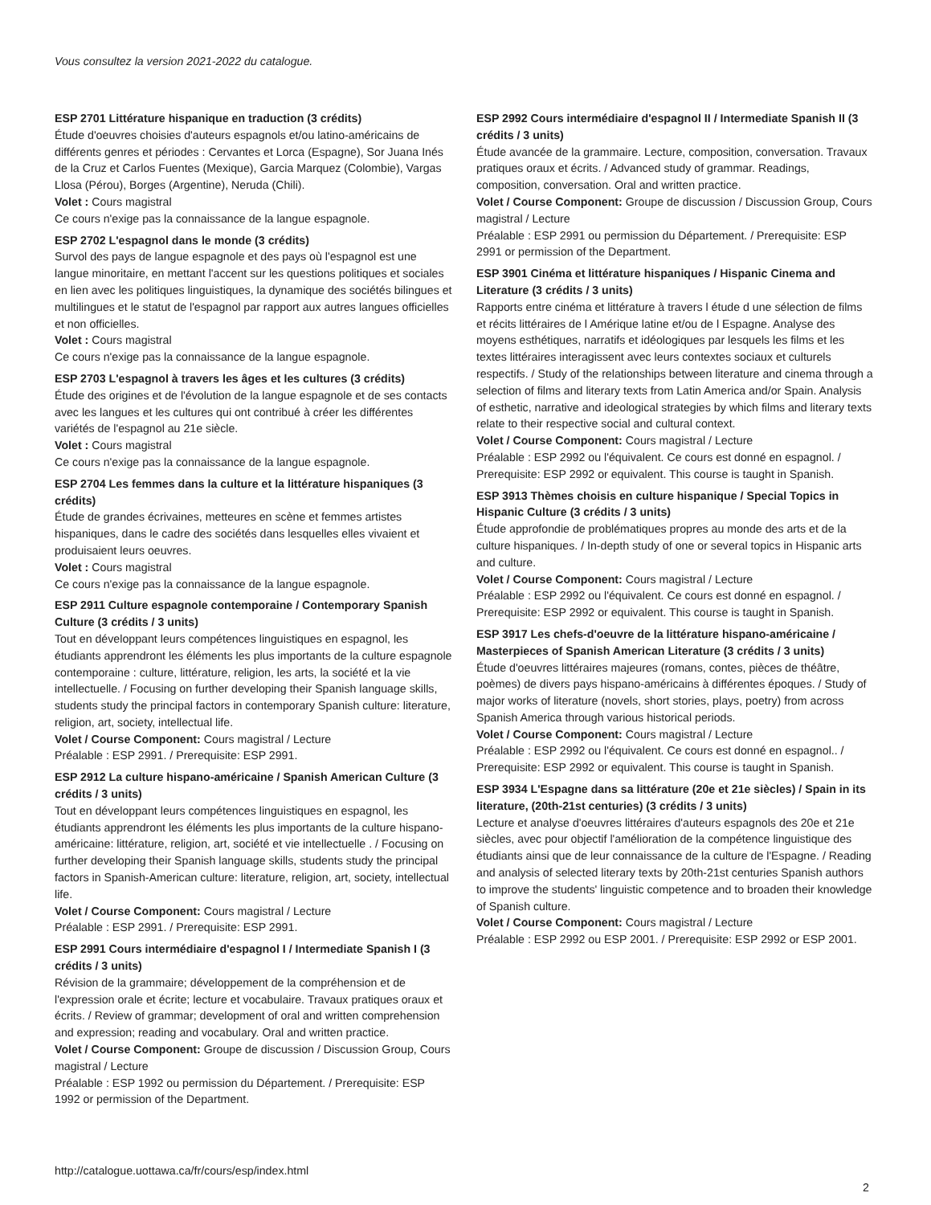Vous consultez la version 2021-2022 du catalogue.
ESP 2701 Littérature hispanique en traduction (3 crédits)
Étude d'oeuvres choisies d'auteurs espagnols et/ou latino-américains de différents genres et périodes : Cervantes et Lorca (Espagne), Sor Juana Inés de la Cruz et Carlos Fuentes (Mexique), Garcia Marquez (Colombie), Vargas Llosa (Pérou), Borges (Argentine), Neruda (Chili).
Volet : Cours magistral
Ce cours n'exige pas la connaissance de la langue espagnole.
ESP 2702 L'espagnol dans le monde (3 crédits)
Survol des pays de langue espagnole et des pays où l'espagnol est une langue minoritaire, en mettant l'accent sur les questions politiques et sociales en lien avec les politiques linguistiques, la dynamique des sociétés bilingues et multilingues et le statut de l'espagnol par rapport aux autres langues officielles et non officielles.
Volet : Cours magistral
Ce cours n'exige pas la connaissance de la langue espagnole.
ESP 2703 L'espagnol à travers les âges et les cultures (3 crédits)
Étude des origines et de l'évolution de la langue espagnole et de ses contacts avec les langues et les cultures qui ont contribué à créer les différentes variétés de l'espagnol au 21e siècle.
Volet : Cours magistral
Ce cours n'exige pas la connaissance de la langue espagnole.
ESP 2704 Les femmes dans la culture et la littérature hispaniques (3 crédits)
Étude de grandes écrivaines, metteures en scène et femmes artistes hispaniques, dans le cadre des sociétés dans lesquelles elles vivaient et produisaient leurs oeuvres.
Volet : Cours magistral
Ce cours n'exige pas la connaissance de la langue espagnole.
ESP 2911 Culture espagnole contemporaine / Contemporary Spanish Culture (3 crédits / 3 units)
Tout en développant leurs compétences linguistiques en espagnol, les étudiants apprendront les éléments les plus importants de la culture espagnole contemporaine : culture, littérature, religion, les arts, la société et la vie intellectuelle. / Focusing on further developing their Spanish language skills, students study the principal factors in contemporary Spanish culture: literature, religion, art, society, intellectual life.
Volet / Course Component: Cours magistral / Lecture
Préalable : ESP 2991. / Prerequisite: ESP 2991.
ESP 2912 La culture hispano-américaine / Spanish American Culture (3 crédits / 3 units)
Tout en développant leurs compétences linguistiques en espagnol, les étudiants apprendront les éléments les plus importants de la culture hispano-américaine: littérature, religion, art, société et vie intellectuelle . / Focusing on further developing their Spanish language skills, students study the principal factors in Spanish-American culture: literature, religion, art, society, intellectual life.
Volet / Course Component: Cours magistral / Lecture
Préalable : ESP 2991. / Prerequisite: ESP 2991.
ESP 2991 Cours intermédiaire d'espagnol I / Intermediate Spanish I (3 crédits / 3 units)
Révision de la grammaire; développement de la compréhension et de l'expression orale et écrite; lecture et vocabulaire. Travaux pratiques oraux et écrits. / Review of grammar; development of oral and written comprehension and expression; reading and vocabulary. Oral and written practice.
Volet / Course Component: Groupe de discussion / Discussion Group, Cours magistral / Lecture
Préalable : ESP 1992 ou permission du Département. / Prerequisite: ESP 1992 or permission of the Department.
ESP 2992 Cours intermédiaire d'espagnol II / Intermediate Spanish II (3 crédits / 3 units)
Étude avancée de la grammaire. Lecture, composition, conversation. Travaux pratiques oraux et écrits. / Advanced study of grammar. Readings, composition, conversation. Oral and written practice.
Volet / Course Component: Groupe de discussion / Discussion Group, Cours magistral / Lecture
Préalable : ESP 2991 ou permission du Département. / Prerequisite: ESP 2991 or permission of the Department.
ESP 3901 Cinéma et littérature hispaniques / Hispanic Cinema and Literature (3 crédits / 3 units)
Rapports entre cinéma et littérature à travers l étude d une sélection de films et récits littéraires de l Amérique latine et/ou de l Espagne. Analyse des moyens esthétiques, narratifs et idéologiques par lesquels les films et les textes littéraires interagissent avec leurs contextes sociaux et culturels respectifs. / Study of the relationships between literature and cinema through a selection of films and literary texts from Latin America and/or Spain. Analysis of esthetic, narrative and ideological strategies by which films and literary texts relate to their respective social and cultural context.
Volet / Course Component: Cours magistral / Lecture
Préalable : ESP 2992 ou l'équivalent. Ce cours est donné en espagnol. / Prerequisite: ESP 2992 or equivalent. This course is taught in Spanish.
ESP 3913 Thèmes choisis en culture hispanique / Special Topics in Hispanic Culture (3 crédits / 3 units)
Étude approfondie de problématiques propres au monde des arts et de la culture hispaniques. / In-depth study of one or several topics in Hispanic arts and culture.
Volet / Course Component: Cours magistral / Lecture
Préalable : ESP 2992 ou l'équivalent. Ce cours est donné en espagnol. / Prerequisite: ESP 2992 or equivalent. This course is taught in Spanish.
ESP 3917 Les chefs-d'oeuvre de la littérature hispano-américaine / Masterpieces of Spanish American Literature (3 crédits / 3 units)
Étude d'oeuvres littéraires majeures (romans, contes, pièces de théâtre, poèmes) de divers pays hispano-américains à différentes époques. / Study of major works of literature (novels, short stories, plays, poetry) from across Spanish America through various historical periods.
Volet / Course Component: Cours magistral / Lecture
Préalable : ESP 2992 ou l'équivalent. Ce cours est donné en espagnol.. / Prerequisite: ESP 2992 or equivalent. This course is taught in Spanish.
ESP 3934 L'Espagne dans sa littérature (20e et 21e siècles) / Spain in its literature, (20th-21st centuries) (3 crédits / 3 units)
Lecture et analyse d'oeuvres littéraires d'auteurs espagnols des 20e et 21e siècles, avec pour objectif l'amélioration de la compétence linguistique des étudiants ainsi que de leur connaissance de la culture de l'Espagne. / Reading and analysis of selected literary texts by 20th-21st centuries Spanish authors to improve the students' linguistic competence and to broaden their knowledge of Spanish culture.
Volet / Course Component: Cours magistral / Lecture
Préalable : ESP 2992 ou ESP 2001. / Prerequisite: ESP 2992 or ESP 2001.
http://catalogue.uottawa.ca/fr/cours/esp/index.html
2